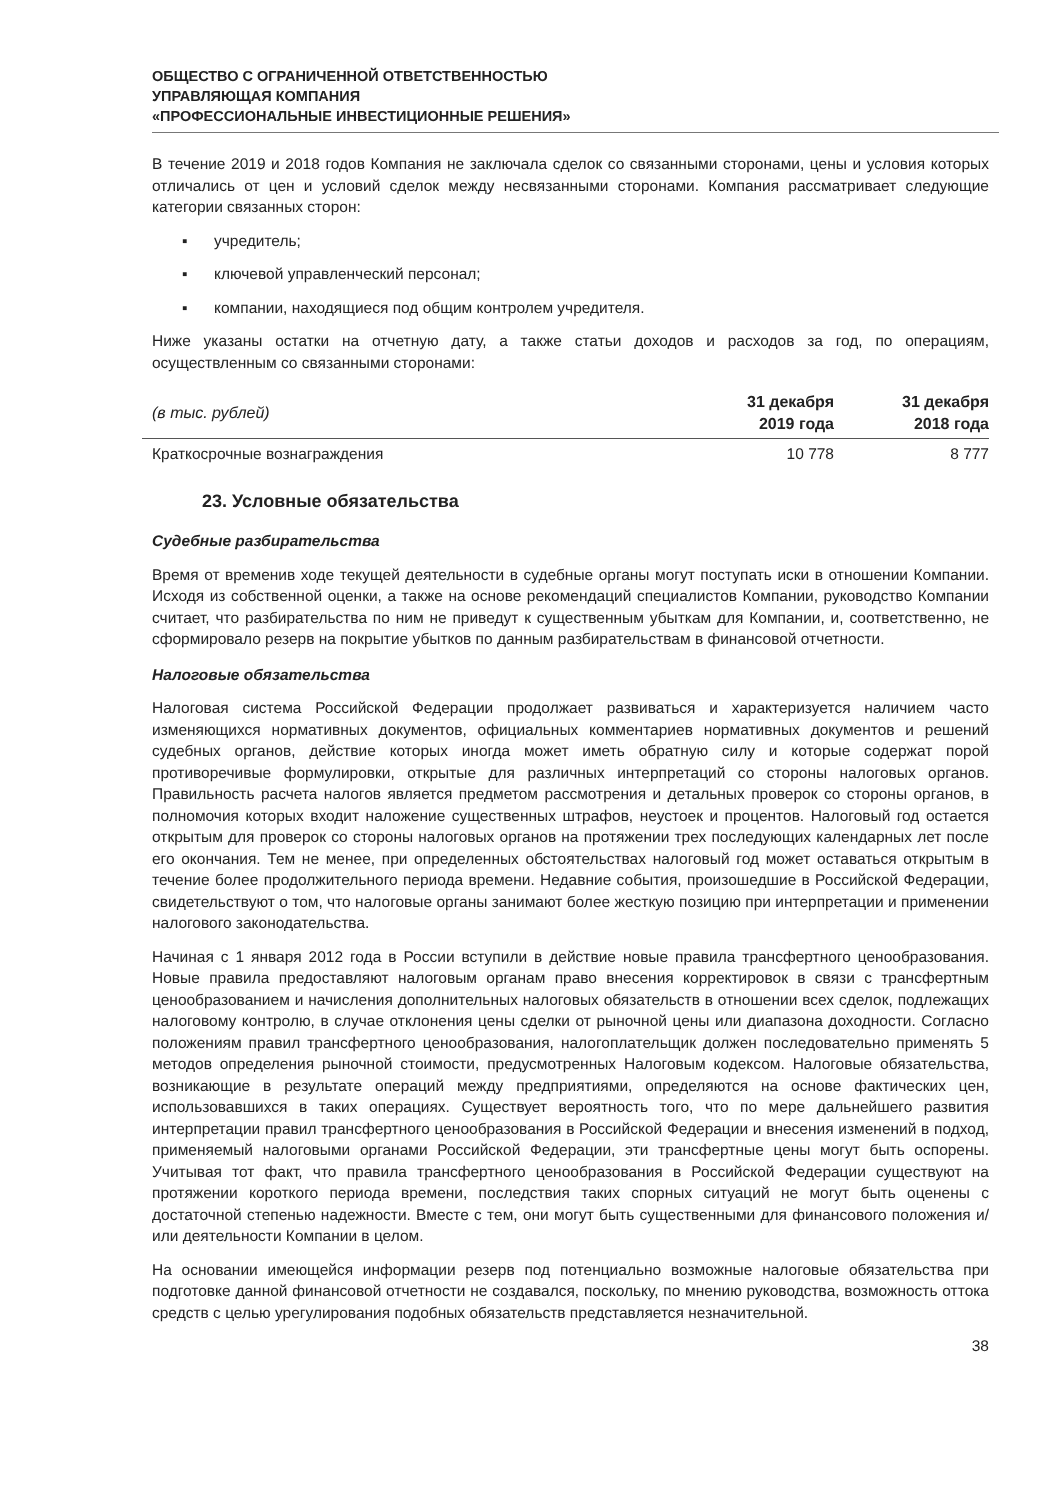ОБЩЕСТВО С ОГРАНИЧЕННОЙ ОТВЕТСТВЕННОСТЬЮ
УПРАВЛЯЮЩАЯ КОМПАНИЯ
«ПРОФЕССИОНАЛЬНЫЕ ИНВЕСТИЦИОННЫЕ РЕШЕНИЯ»
В течение 2019 и 2018 годов Компания не заключала сделок со связанными сторонами, цены и условия которых отличались от цен и условий сделок между несвязанными сторонами. Компания рассматривает следующие категории связанных сторон:
▪ учредитель;
▪ ключевой управленческий персонал;
▪ компании, находящиеся под общим контролем учредителя.
Ниже указаны остатки на отчетную дату, а также статьи доходов и расходов за год, по операциям, осуществленным со связанными сторонами:
| (в тыс. рублей) | 31 декабря 2019 года | 31 декабря 2018 года |
| --- | --- | --- |
| Краткосрочные вознаграждения | 10 778 | 8 777 |
23. Условные обязательства
Судебные разбирательства
Время от временив ходе текущей деятельности в судебные органы могут поступать иски в отношении Компании. Исходя из собственной оценки, а также на основе рекомендаций специалистов Компании, руководство Компании считает, что разбирательства по ним не приведут к существенным убыткам для Компании, и, соответственно, не сформировало резерв на покрытие убытков по данным разбирательствам в финансовой отчетности.
Налоговые обязательства
Налоговая система Российской Федерации продолжает развиваться и характеризуется наличием часто изменяющихся нормативных документов, официальных комментариев нормативных документов и решений судебных органов, действие которых иногда может иметь обратную силу и которые содержат порой противоречивые формулировки, открытые для различных интерпретаций со стороны налоговых органов. Правильность расчета налогов является предметом рассмотрения и детальных проверок со стороны органов, в полномочия которых входит наложение существенных штрафов, неустоек и процентов. Налоговый год остается открытым для проверок со стороны налоговых органов на протяжении трех последующих календарных лет после его окончания. Тем не менее, при определенных обстоятельствах налоговый год может оставаться открытым в течение более продолжительного периода времени. Недавние события, произошедшие в Российской Федерации, свидетельствуют о том, что налоговые органы занимают более жесткую позицию при интерпретации и применении налогового законодательства.
Начиная с 1 января 2012 года в России вступили в действие новые правила трансфертного ценообразования. Новые правила предоставляют налоговым органам право внесения корректировок в связи с трансфертным ценообразованием и начисления дополнительных налоговых обязательств в отношении всех сделок, подлежащих налоговому контролю, в случае отклонения цены сделки от рыночной цены или диапазона доходности. Согласно положениям правил трансфертного ценообразования, налогоплательщик должен последовательно применять 5 методов определения рыночной стоимости, предусмотренных Налоговым кодексом. Налоговые обязательства, возникающие в результате операций между предприятиями, определяются на основе фактических цен, использовавшихся в таких операциях. Существует вероятность того, что по мере дальнейшего развития интерпретации правил трансфертного ценообразования в Российской Федерации и внесения изменений в подход, применяемый налоговыми органами Российской Федерации, эти трансфертные цены могут быть оспорены. Учитывая тот факт, что правила трансфертного ценообразования в Российской Федерации существуют на протяжении короткого периода времени, последствия таких спорных ситуаций не могут быть оценены с достаточной степенью надежности. Вместе с тем, они могут быть существенными для финансового положения и/ или деятельности Компании в целом.
На основании имеющейся информации резерв под потенциально возможные налоговые обязательства при подготовке данной финансовой отчетности не создавался, поскольку, по мнению руководства, возможность оттока средств с целью урегулирования подобных обязательств представляется незначительной.
38